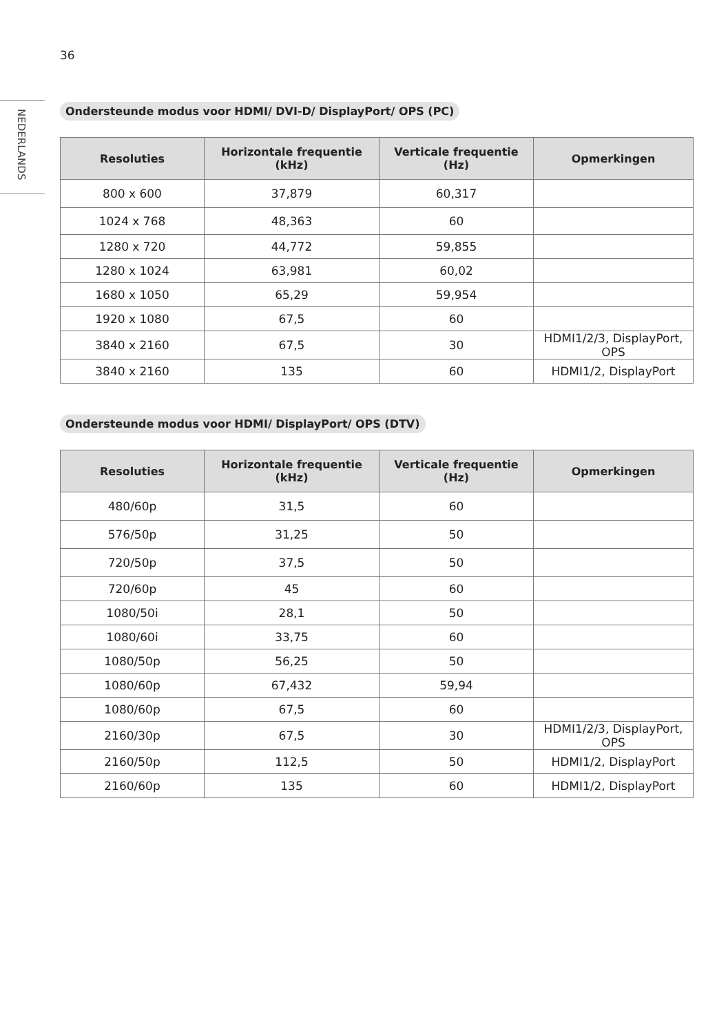36
NEDERLANDS
Ondersteunde modus voor HDMI/ DVI-D/ DisplayPort/ OPS (PC)
| Resoluties | Horizontale frequentie (kHz) | Verticale frequentie (Hz) | Opmerkingen |
| --- | --- | --- | --- |
| 800 x 600 | 37,879 | 60,317 | |
| 1024 x 768 | 48,363 | 60 | |
| 1280 x 720 | 44,772 | 59,855 | |
| 1280 x 1024 | 63,981 | 60,02 | |
| 1680 x 1050 | 65,29 | 59,954 | |
| 1920 x 1080 | 67,5 | 60 | |
| 3840 x 2160 | 67,5 | 30 | HDMI1/2/3, DisplayPort, OPS |
| 3840 x 2160 | 135 | 60 | HDMI1/2, DisplayPort |
Ondersteunde modus voor HDMI/ DisplayPort/ OPS (DTV)
| Resoluties | Horizontale frequentie (kHz) | Verticale frequentie (Hz) | Opmerkingen |
| --- | --- | --- | --- |
| 480/60p | 31,5 | 60 | |
| 576/50p | 31,25 | 50 | |
| 720/50p | 37,5 | 50 | |
| 720/60p | 45 | 60 | |
| 1080/50i | 28,1 | 50 | |
| 1080/60i | 33,75 | 60 | |
| 1080/50p | 56,25 | 50 | |
| 1080/60p | 67,432 | 59,94 | |
| 1080/60p | 67,5 | 60 | |
| 2160/30p | 67,5 | 30 | HDMI1/2/3, DisplayPort, OPS |
| 2160/50p | 112,5 | 50 | HDMI1/2, DisplayPort |
| 2160/60p | 135 | 60 | HDMI1/2, DisplayPort |